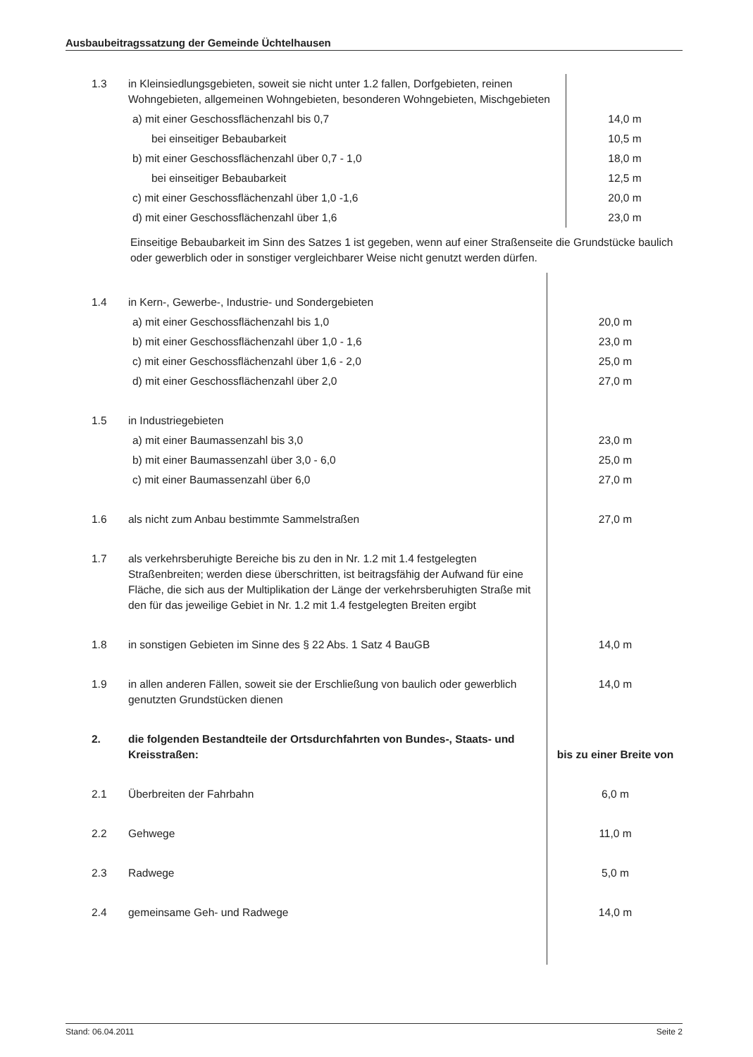Ausbaubeitragssatzung der Gemeinde Üchtelhausen
| 1.3 | in Kleinsiedlungsgebieten, soweit sie nicht unter 1.2 fallen, Dorfgebieten, reinen Wohngebieten, allgemeinen Wohngebieten, besonderen Wohngebieten, Mischgebieten | |
| | a) mit einer Geschossflächenzahl bis 0,7 | 14,0 m |
| | bei einseitiger Bebaubarkeit | 10,5 m |
| | b) mit einer Geschossflächenzahl über 0,7 - 1,0 | 18,0 m |
| | bei einseitiger Bebaubarkeit | 12,5 m |
| | c) mit einer Geschossflächenzahl über 1,0 -1,6 | 20,0 m |
| | d) mit einer Geschossflächenzahl über 1,6 | 23,0 m |
Einseitige Bebaubarkeit im Sinn des Satzes 1 ist gegeben, wenn auf einer Straßenseite die Grundstücke baulich oder gewerblich oder in sonstiger vergleichbarer Weise nicht genutzt werden dürfen.
| 1.4 | in Kern-, Gewerbe-, Industrie- und Sondergebieten | |
| | a) mit einer Geschossflächenzahl bis 1,0 | 20,0 m |
| | b) mit einer Geschossflächenzahl über 1,0 - 1,6 | 23,0 m |
| | c) mit einer Geschossflächenzahl über 1,6 - 2,0 | 25,0 m |
| | d) mit einer Geschossflächenzahl über 2,0 | 27,0 m |
| 1.5 | in Industriegebieten | |
| | a) mit einer Baumassenzahl bis 3,0 | 23,0 m |
| | b) mit einer Baumassenzahl über 3,0 - 6,0 | 25,0 m |
| | c) mit einer Baumassenzahl über 6,0 | 27,0 m |
| 1.6 | als nicht zum Anbau bestimmte Sammelstraßen | 27,0 m |
| 1.7 | als verkehrsberuhigte Bereiche bis zu den in Nr. 1.2 mit 1.4 festgelegten Straßenbreiten; werden diese überschritten, ist beitragsfähig der Aufwand für eine Fläche, die sich aus der Multiplikation der Länge der verkehrsberuhigten Straße mit den für das jeweilige Gebiet in Nr. 1.2 mit 1.4 festgelegten Breiten ergibt | |
| 1.8 | in sonstigen Gebieten im Sinne des § 22 Abs. 1 Satz 4 BauGB | 14,0 m |
| 1.9 | in allen anderen Fällen, soweit sie der Erschließung von baulich oder gewerblich genutzten Grundstücken dienen | 14,0 m |
| 2. | die folgenden Bestandteile der Ortsdurchfahrten von Bundes-, Staats- und Kreisstraßen: | bis zu einer Breite von |
| 2.1 | Überbreiten der Fahrbahn | 6,0 m |
| 2.2 | Gehwege | 11,0 m |
| 2.3 | Radwege | 5,0 m |
| 2.4 | gemeinsame Geh- und Radwege | 14,0 m |
Stand: 06.04.2011 Seite 2